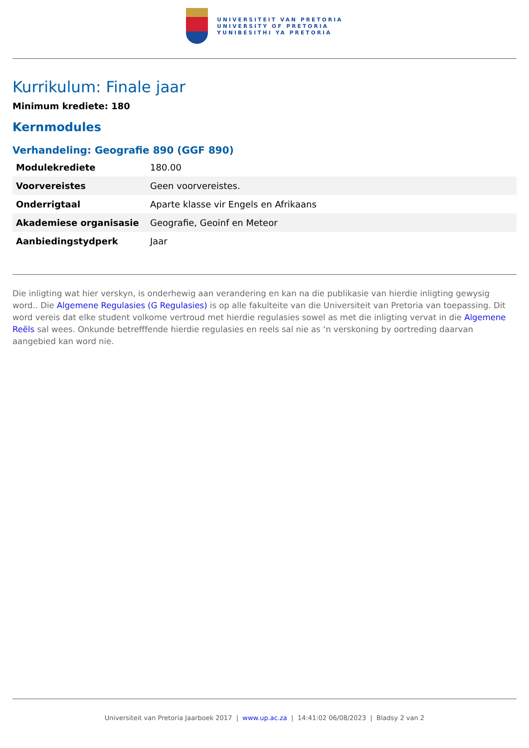UNIVERSITEIT VAN PRETORIA
UNIVERSITY OF PRETORIA
YUNIBESITHI YA PRETORIA
Kurrikulum: Finale jaar
Minimum krediete: 180
Kernmodules
Verhandeling: Geografie 890 (GGF 890)
| Modulekrediete | 180.00 |
| Voorvereistes | Geen voorvereistes. |
| Onderrigtaal | Aparte klasse vir Engels en Afrikaans |
| Akademiese organisasie | Geografie, Geoinf en Meteor |
| Aanbiedingstydperk | Jaar |
Die inligting wat hier verskyn, is onderhewig aan verandering en kan na die publikasie van hierdie inligting gewysig word.. Die Algemene Regulasies (G Regulasies) is op alle fakulteite van die Universiteit van Pretoria van toepassing. Dit word vereis dat elke student volkome vertroud met hierdie regulasies sowel as met die inligting vervat in die Algemene Reëls sal wees. Onkunde betrefffende hierdie regulasies en reels sal nie as ‘n verskoning by oortreding daarvan aangebied kan word nie.
Universiteit van Pretoria Jaarboek 2017 | www.up.ac.za | 14:41:02 06/08/2023 | Bladsy 2 van 2